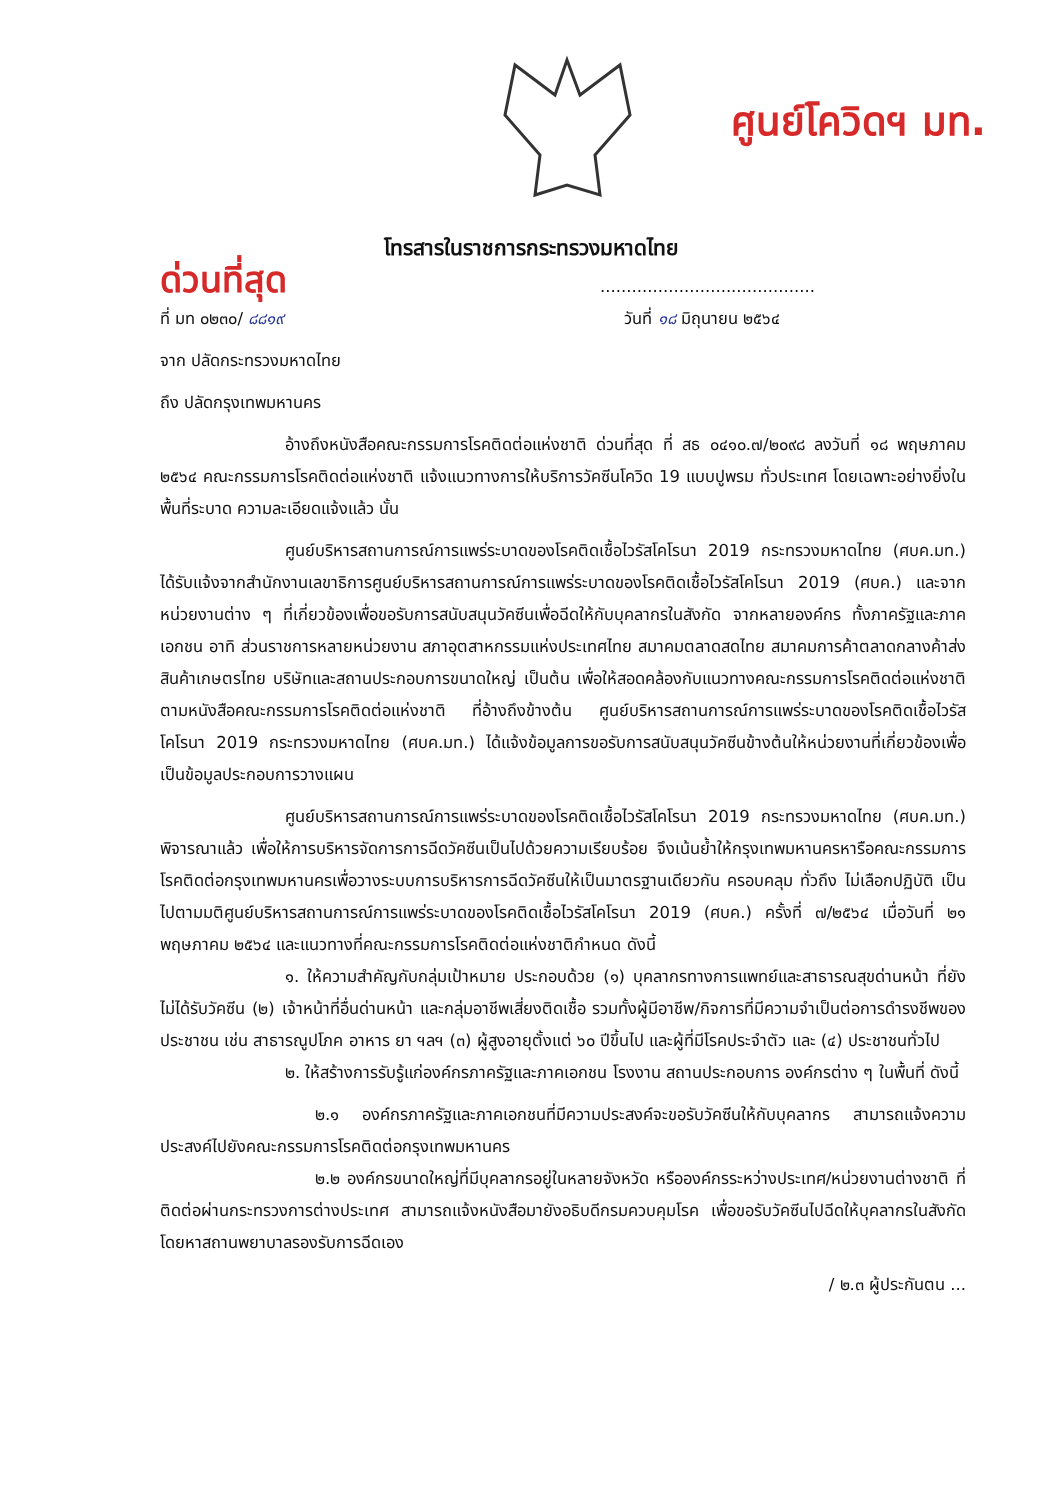ศูนย์โควิดฯ มท.
โทรสารในราชการกระทรวงมหาดไทย
ด่วนที่สุด.........................................
ที่ มท ๐๒๓๐/ ๘๘๑๙ วันที่ ๑๘ มิถุนายน ๒๕๖๔
จาก ปลัดกระทรวงมหาดไทย
ถึง ปลัดกรุงเทพมหานคร
อ้างถึงหนังสือคณะกรรมการโรคติดต่อแห่งชาติ ด่วนที่สุด ที่ สธ ๐๔๑๐.๗/๒๐๙๘ ลงวันที่ ๑๘ พฤษภาคม ๒๕๖๔ คณะกรรมการโรคติดต่อแห่งชาติ แจ้งแนวทางการให้บริการวัคซีนโควิด 19 แบบปูพรม ทั่วประเทศ โดยเฉพาะอย่างยิ่งในพื้นที่ระบาด ความละเอียดแจ้งแล้ว นั้น
ศูนย์บริหารสถานการณ์การแพร่ระบาดของโรคติดเชื้อไวรัสโคโรนา 2019 กระทรวงมหาดไทย (ศบค.มท.) ได้รับแจ้งจากสำนักงานเลขาธิการศูนย์บริหารสถานการณ์การแพร่ระบาดของโรคติดเชื้อไวรัสโคโรนา 2019 (ศบค.) และจากหน่วยงานต่าง ๆ ที่เกี่ยวข้องเพื่อขอรับการสนับสนุนวัคซีนเพื่อฉีดให้กับบุคลากรในสังกัด จากหลายองค์กร ทั้งภาครัฐและภาคเอกชน อาทิ ส่วนราชการหลายหน่วยงาน สภาอุตสาหกรรมแห่งประเทศไทย สมาคมตลาดสดไทย สมาคมการค้าตลาดกลางค้าส่งสินค้าเกษตรไทย บริษัทและสถานประกอบการขนาดใหญ่ เป็นต้น เพื่อให้สอดคล้องกับแนวทางคณะกรรมการโรคติดต่อแห่งชาติ ตามหนังสือคณะกรรมการโรคติดต่อแห่งชาติ ที่อ้างถึงข้างต้น ศูนย์บริหารสถานการณ์การแพร่ระบาดของโรคติดเชื้อไวรัสโคโรนา 2019 กระทรวงมหาดไทย (ศบค.มท.) ได้แจ้งข้อมูลการขอรับการสนับสนุนวัคซีนข้างต้นให้หน่วยงานที่เกี่ยวข้องเพื่อเป็นข้อมูลประกอบการวางแผน
ศูนย์บริหารสถานการณ์การแพร่ระบาดของโรคติดเชื้อไวรัสโคโรนา 2019 กระทรวงมหาดไทย (ศบค.มท.) พิจารณาแล้ว เพื่อให้การบริหารจัดการการฉีดวัคซีนเป็นไปด้วยความเรียบร้อย จึงเน้นย้ำให้กรุงเทพมหานครหารือคณะกรรมการโรคติดต่อกรุงเทพมหานครเพื่อวางระบบการบริหารการฉีดวัคซีนให้เป็นมาตรฐานเดียวกัน ครอบคลุม ทั่วถึง ไม่เลือกปฏิบัติ เป็นไปตามมติศูนย์บริหารสถานการณ์การแพร่ระบาดของโรคติดเชื้อไวรัสโคโรนา 2019 (ศบค.) ครั้งที่ ๗/๒๕๖๔ เมื่อวันที่ ๒๑ พฤษภาคม ๒๕๖๔ และแนวทางที่คณะกรรมการโรคติดต่อแห่งชาติกำหนด ดังนี้
๑. ให้ความสำคัญกับกลุ่มเป้าหมาย ประกอบด้วย (๑) บุคลากรทางการแพทย์และสาธารณสุขด่านหน้า ที่ยังไม่ได้รับวัคซีน (๒) เจ้าหน้าที่อื่นด่านหน้า และกลุ่มอาชีพเสี่ยงติดเชื้อ รวมทั้งผู้มีอาชีพ/กิจการที่มีความจำเป็นต่อการดำรงชีพของประชาชน เช่น สาธารณูปโภค อาหาร ยา ฯลฯ (๓) ผู้สูงอายุตั้งแต่ ๖๐ ปีขึ้นไป และผู้ที่มีโรคประจำตัว และ (๔) ประชาชนทั่วไป
๒. ให้สร้างการรับรู้แก่องค์กรภาครัฐและภาคเอกชน โรงงาน สถานประกอบการ องค์กรต่าง ๆ ในพื้นที่ ดังนี้
๒.๑ องค์กรภาครัฐและภาคเอกชนที่มีความประสงค์จะขอรับวัคซีนให้กับบุคลากร สามารถแจ้งความประสงค์ไปยังคณะกรรมการโรคติดต่อกรุงเทพมหานคร
๒.๒ องค์กรขนาดใหญ่ที่มีบุคลากรอยู่ในหลายจังหวัด หรือองค์กรระหว่างประเทศ/หน่วยงานต่างชาติ ที่ติดต่อผ่านกระทรวงการต่างประเทศ สามารถแจ้งหนังสือมายังอธิบดีกรมควบคุมโรค เพื่อขอรับวัคซีนไปฉีดให้บุคลากรในสังกัด โดยหาสถานพยาบาลรองรับการฉีดเอง
/ ๒.๓ ผู้ประกันตน ...